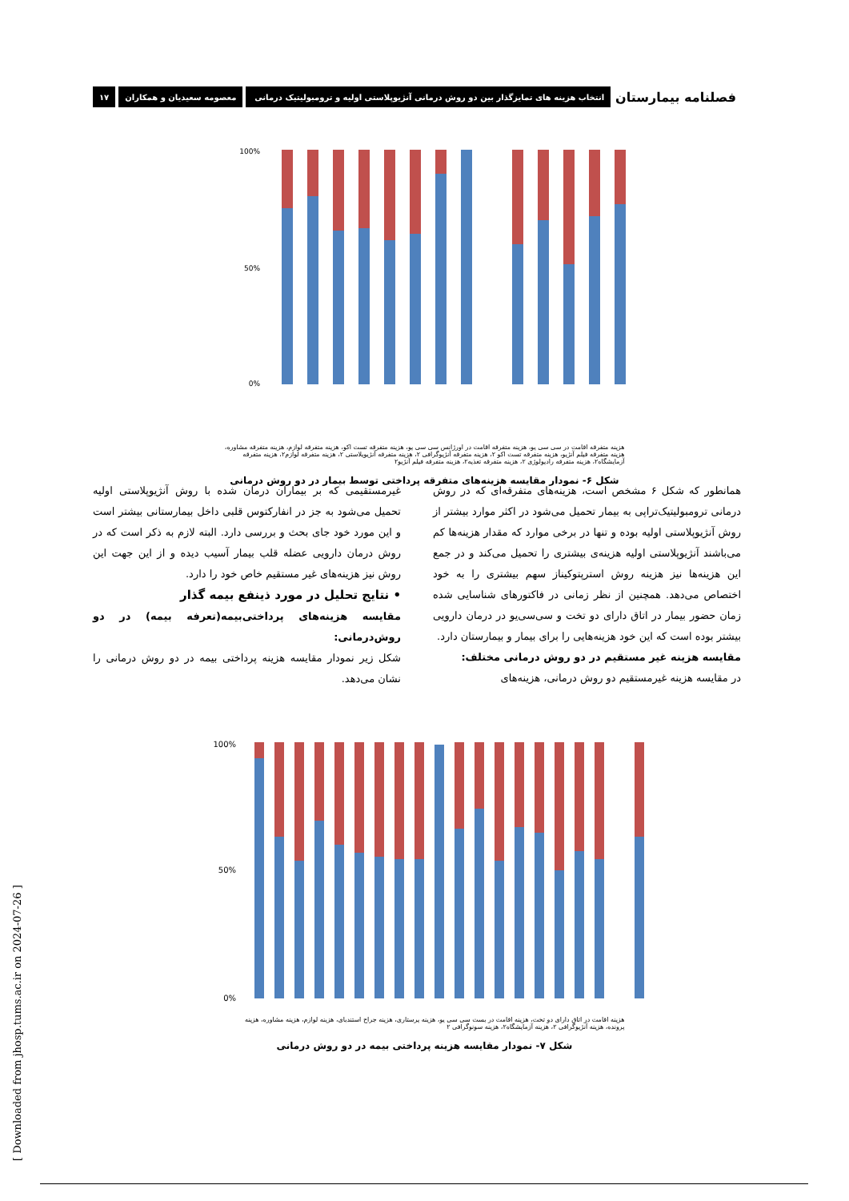فصلنامه بیمارستان انتخاب هزینه های تمایزگذار بین دو روش درمانی آنژیوپلاستی اولیه و ترومبولیتیک درمانی معصومه سعیدیان و همکاران ۱۷
100%
50%
0%
هزینه متفرقه اقامت در سی سی یو، هزینه متفرقه اقامت در اورژانس سی سی یو، هزینه متفرقه تست اکو، هزینه متفرقه لوازم، هزینه متفرقه مشاوره، هزینه متفرقه فیلم آنژیو، هزینه متفرقه تست اکو ۲، هزینه متفرقه آنژیوگرافی ۲، هزینه متفرقه آنژیوپلاستی ۲، هزینه متفرقه لوازم۲، هزینه متفرقه آزمایشگاه۲، هزینه متفرقه رادیولوژی ۲، هزینه متفرقه تغذیه۲، هزینه متفرقه فیلم آنژیو۲
شکل ۶- نمودار مقایسه هزینه‌های متفرقه پرداختی توسط بیمار در دو روش درمانی
همانطور که شکل ۶ مشخص است، هزینه‌های متفرقه‌ای که در روش درمانی ترومبولیتیک‌تراپی به بیمار تحمیل می‌شود در اکثر موارد بیشتر از روش آنژیوپلاستی اولیه بوده و تنها در برخی موارد که مقدار هزینه‌ها کم می‌باشند آنژیوپلاستی اولیه هزینه‌ی بیشتری را تحمیل می‌کند و در جمع این هزینه‌ها نیز هزینه روش استرپتوکیناز سهم بیشتری را به خود اختصاص می‌دهد. همچنین از نظر زمانی در فاکتورهای شناسایی شده زمان حضور بیمار در اتاق دارای دو تخت و سی‌سی‌یو در درمان دارویی بیشتر بوده است که این خود هزینه‌هایی را برای بیمار و بیمارستان دارد.
مقایسه هزینه غیر مستقیم در دو روش درمانی مختلف:
در مقایسه هزینه غیرمستقیم دو روش درمانی، هزینه‌های
غیرمستقیمی که بر بیماران درمان شده با روش آنژیوپلاستی اولیه تحمیل می‌شود به جز در انفارکتوس قلبی داخل بیمارستانی بیشتر است و این مورد خود جای بحث و بررسی دارد. البته لازم به ذکر است که در روش درمان دارویی عضله قلب بیمار آسیب دیده و از این جهت این روش نیز هزینه‌های غیر مستقیم خاص خود را دارد.
• نتایج تحلیل در مورد ذینفع بیمه گذار
مقایسه هزینه‌های پرداختی‌بیمه(تعرفه بیمه) در دو روش‌درمانی:
شکل زیر نمودار مقایسه هزینه پرداختی بیمه در دو روش درمانی را نشان می‌دهد.
100%
50%
0%
هزینه اقامت در اتاق دارای دو تخت، هزینه اقامت در بست سی سی یو، هزینه پرستاری، هزینه جراح استندبای، هزینه لوازم، هزینه مشاوره، هزینه پرونده، هزینه آنژیوگرافی ۲، هزینه آزمایشگاه۲، هزینه سونوگرافی ۲
شکل ۷- نمودار مقایسه هزینه پرداختی بیمه در دو روش درمانی
[ Downloaded from jhosp.tums.ac.ir on 2024-07-26 ]